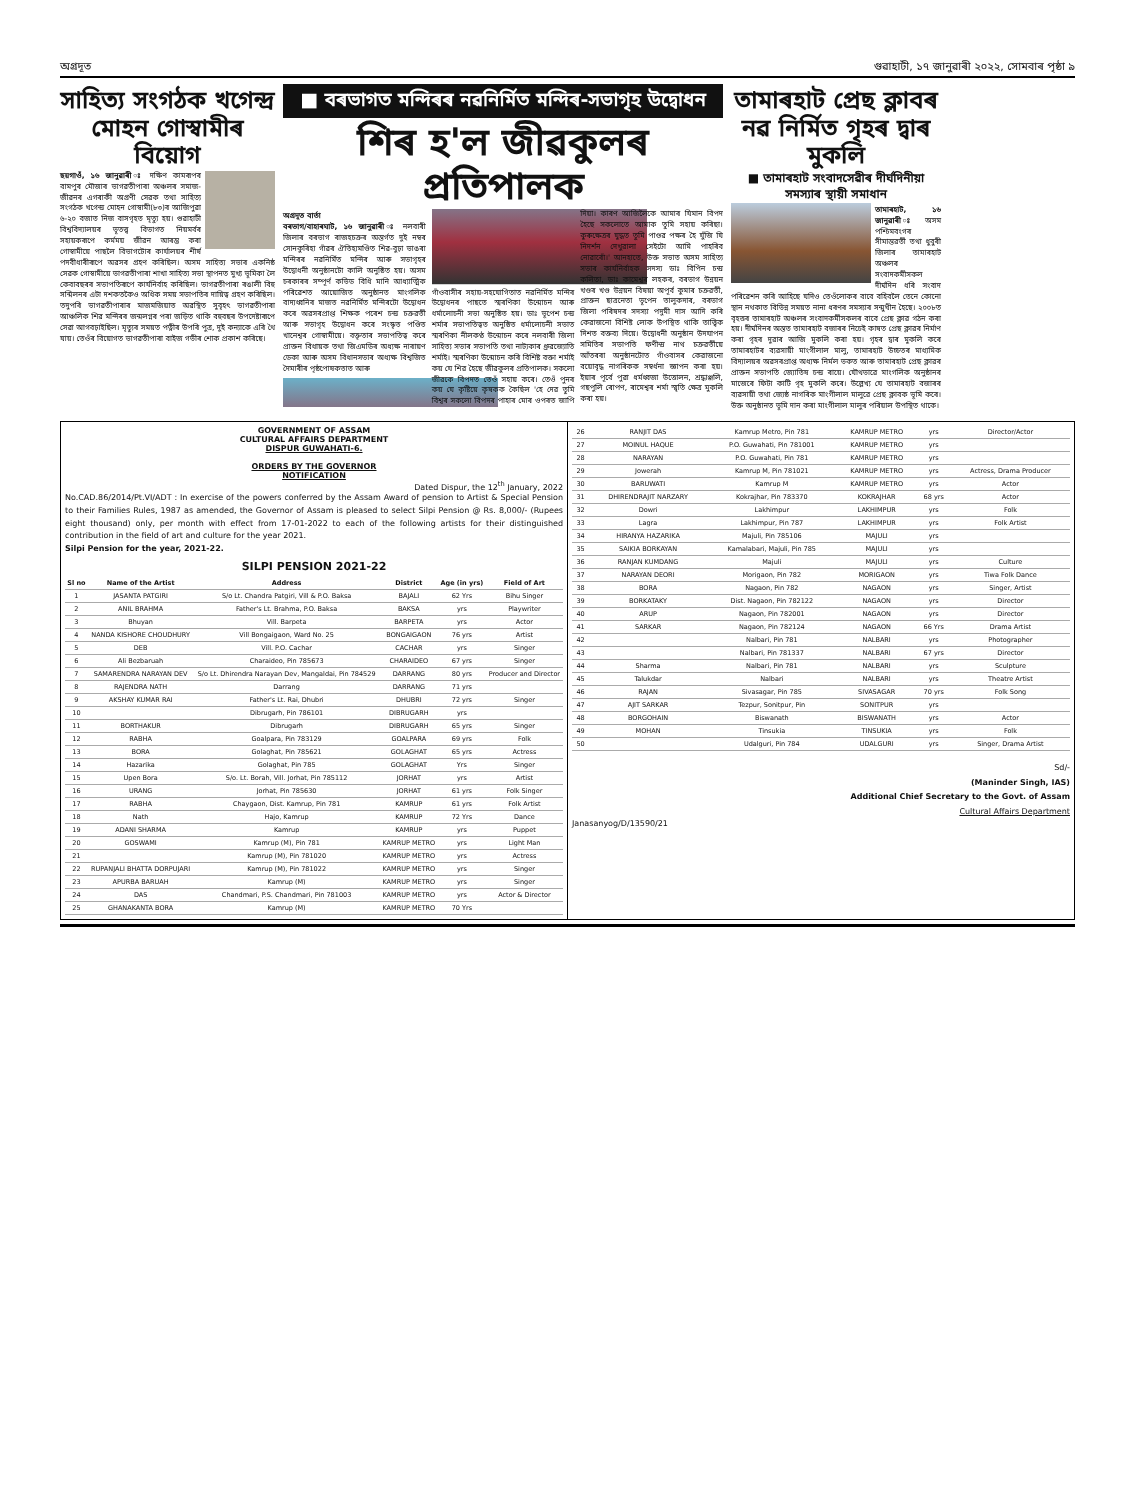অগ্ৰদূত গুৱাহাটী, ১৭ জানুৱাৰী ২০২২, সোমবাৰ পৃষ্ঠা ৯
সাহিত্য সংগঠক খগেন্দ্ৰ মোহন গোস্বামীৰ বিয়োগ
ছয়গাওঁ, ১৬ জানুৱাৰী ঃ দক্ষিণ কামৰূপৰ বামপুৰ মৌজাৰ ভাগৱতীপাৰা অঞ্চলৰ সমাজ-জীৱনৰ এগৰাকী অগ্ৰণী সেৱক তথা সাহিত্য সংগঠক খগেন্দ্ৰ মোহন গোস্বামী(৮৩)ৰ আজিপুৱা ৬-২০ বজাত নিজ বাসগৃহত মৃত্যু হয়। গুৱাহাটী বিশ্ববিদ্যালয়ৰ ভূতত্ত্ব বিভাগত নিয়মৰ্বৰ সহায়কৰূপে কৰ্মময় জীৱন আৰম্ভ কৰা গোস্বামীয়ে পাছলৈ বিভাগটোৰ কাৰ্যালয়ৰ শীৰ্ষ পদবীধাৰীৰূপে অৱসৰ গ্ৰহণ কৰিছিল। অসম সাহিত্য সভাৰ একনিষ্ঠ সেৱক গোস্বামীয়ে ভাগৱতীপাৰা শাখা সাহিত্য সভা স্থাপনত মুখ্য ভূমিকা লৈ কেবাবছৰৰ সভাপতিৰূপে কাৰ্যনিৰ্বাহ কৰিছিল। ভাগৱতীপাৰা ৰঙালী বিহু সন্মিলনৰ এটা দশকতকৈও অধিক সময় সভাপতিৰ দায়িত্ব গ্ৰহণ কৰিছিল। তদুপৰি ভাগৱতীপাৰাৰ মাজমজিয়াত অৱস্থিত সুবৃহৎ ভাগৱতীপাৰা আঞ্চলিক শিৱ মন্দিৰৰ জন্মলগ্নৰ পৰা জড়িত থাকি বহুবছৰ উপদেষ্টাৰূপে সেৱা আগবঢ়াইছিল। মৃত্যুৰ সময়ত পত্নীৰ উপৰি পুত্ৰ, দুই কন্যাকে এৰি থৈ যায়। তেওঁৰ বিয়োগত ভাগৱতীপাৰা বাইজ গভীৰ শোক প্ৰকাশ কৰিছে।
■ বৰভাগত মন্দিৰৰ নৱনিৰ্মিত মন্দিৰ-সভাগৃহ উদ্বোধন
শিৰ হ'ল জীৱকুলৰ প্ৰতিপালক
অগ্ৰদূত বাৰ্তা
বৰভাগ/বাহাৰঘাট, ১৬ জানুৱাৰী ঃ নলবাৰী জিলাৰ বৰভাগ ৰাজহচক্ৰৰ অন্তৰ্গত দুই নম্বৰ সোনকুৰিহা গাঁৱৰ ঐতিহ্যমণ্ডিত শিৱ-বুঢ়া ভাঙৰা মন্দিৰৰ নৱনিৰ্মিত মন্দিৰ আৰু সভাগৃহৰ উদ্বোধনী অনুষ্ঠানটো কালি অনুষ্ঠিত হয়। অসম চৰকাৰৰ সম্পূৰ্ণ কভিড বিধি মানি আধ্যাত্মিক পৰিৱেশত আয়োজিত অনুষ্ঠানত মাংগলিক বাদ্যধ্বনিৰ মাজত নৱনিৰ্মিত মন্দিৰটো উদ্বোধন কৰে অৱসৰপ্ৰাপ্ত শিক্ষক পৰেশ চন্দ্ৰ চক্ৰৱৰ্তী আৰু সভাগৃহ উদ্বোধন কৰে সংস্কৃত পণ্ডিত খানেশ্বৰ গোস্বামীয়ে। বক্তৃতাৰ সভাপতিত্ব কৰে প্ৰাক্তন বিধায়ক তথা জিএমডিৰ অধ্যক্ষ নাৰায়ণ ডেকা আৰু অসম বিধানসভাৰ অধ্যক্ষ বিশ্বজিত দৈমাৰীৰ পৃষ্ঠপোষকতাত আৰু
গাঁওবাসীৰ সহায়-সহযোগিতাত নৱনিৰ্মিত মন্দিৰ উদ্বোধনৰ পাছতে স্মৰণিকা উন্মোচন আৰু ধৰ্মালোচনী সভা অনুষ্ঠিত হয়। ডাঃ ভূপেশ চন্দ্ৰ শৰ্মাৰ সভাপতিত্বত অনুষ্ঠিত ধৰ্মালোচনী সভাত স্মৰণিকা নীলকণ্ঠ উন্মোচন কৰে নলবাৰী জিলা সাহিত্য সভাৰ সভাপতি তথা নাট্যকাৰ ধ্ৰুৱজ্যোতি শৰ্মাই। স্মৰণিকা উন্মোচন কৰি বিশিষ্ট বক্তা শৰ্মাই কয় যে শিৱ হৈছে জীৱকুলৰ প্ৰতিপালক। সকলো জীৱকে বিপদত তেওঁ সহায় কৰে। তেওঁ পুনৰ কয় যে কৃষ্টিয়ে কৃষকক কৈছিল 'হে দেৱ তুমি বিশ্বৰ সকলো বিপদৰ পাহাৰ মোৰ ওপৰত জাপি দিয়া। কাৰণ আজিলৈকে আমাৰ যিমান বিপদ হৈছে সকলোতে আমাক তুমি সহায় কৰিছা। কুৰুক্ষেত্ৰৰ যুদ্ধত তুমি পাণ্ডৱ পক্ষৰ হৈ যুঁজি যি নিদৰ্শন দেখুৱালা সেইটো আমি পাহৰিব নোৱাৰোঁ।' আনহাতে, উক্ত সভাত অসম সাহিত্য সভাৰ কাৰ্যনিৰ্বাহক সদস্য ডাঃ বিপিন চন্দ্ৰ কলিতা, ডাঃ কামেশ্বৰ লহকৰ, বৰভাগ উন্নয়ন খণ্ডৰ খণ্ড উন্নয়ন বিষয়া অপূৰ্ব কুমাৰ চক্ৰৱৰ্তী, প্ৰাক্তন ছাত্ৰনেতা ভূপেন তালুকদাৰ, বৰভাগ জিলা পৰিষদৰ সদস্যা পদুমী দাস আদি কৰি কেৱাজনো বিশিষ্ট লোক উপস্থিত থাকি তাত্ত্বিক দিশত বক্তব্য দিয়ে। উদ্বোধনী অনুষ্ঠান উদযাপন সমিতিৰ সভাপতি ফণীন্দ্ৰ নাথ চক্ৰৱৰ্তীয়ে আঁতৰৰা অনুষ্ঠানটোত গাঁওবাসৰ কেৱাজনো বয়োবৃদ্ধ নাগৰিকক সম্বৰ্ধনা জ্ঞাপন কৰা হয়। ইয়াৰ পূৰ্বে পুৱা ধৰ্মধ্বজা উত্তোলন, শ্ৰদ্ধাঞ্জলি, গছপুলি ৰোপণ, ৰামেশ্বৰ শৰ্মা স্মৃতি ক্ষেত্ৰ মুকলি কৰা হয়।
তামাৰহাট প্ৰেছ ক্লাবৰ নৱ নিৰ্মিত গৃহৰ দ্বাৰ মুকলি
■ তামাৰহাট সংবাদসেৱীৰ দীৰ্ঘদিনীয়া সমস্যাৰ স্থায়ী সমাধান
তামাৰহাট, ১৬ জানুৱাৰী ঃ অসম পশ্চিমবংগৰ সীমান্তৱৰ্তী তথা ধুবুৰী জিলাৰ তামাৰহাট অঞ্চলৰ সংবাদকৰ্মীসকল দীৰ্ঘদিন ধৰি সংবাদ পৰিৱেশন কৰি আহিছে যদিও তেওঁলোকৰ বাবে বহিবলৈ তেনে কোনো স্থান নথকাত বিভিন্ন সময়ত নানা ধৰণৰ সমস্যাৰ সন্মুখীন হৈছে। ২০০৮ত বৃহত্তৰ তামাৰহাট অঞ্চলৰ সংবাদকৰ্মীসকলৰ বাবে প্ৰেছ ক্লাৱ গঠন কৰা হয়। দীৰ্ঘদিনৰ অন্তত তামাৰহাট বজাৰৰ নিচেই কাষত প্ৰেছ ক্লাৱৰ নিৰ্মাণ কৰা গৃহৰ দুৱাৰ আজি মুকলি কৰা হয়। গৃহৰ দ্বাৰ মুকলি কৰে তামাৰহাটৰ ব্যৱসায়ী মাংগীলাল মালু, তামাৰহাট উচ্চতৰ মাধ্যমিক বিদ্যালয়ৰ অৱসৰপ্ৰাপ্ত অধ্যক্ষ নিৰ্মল ভকত আৰু তামাৰহাট প্ৰেছ ক্লাৱৰ প্ৰাক্তন সভাপতি জ্যোতিষ চন্দ্ৰ ৰায়ে। যৌথভাৱে মাংগলিক অনুষ্ঠানৰ মাজেৰে ফিটা কাটি গৃহ মুকলি কৰে। উল্লেখ্য যে তামাৰহাট বজাৰৰ ব্যৱসায়ী তথা জ্যেষ্ঠ নাগৰিক মাংগীলাল মালুৱে প্ৰেছ ক্লাবক ভূমি কৰে। উক্ত অনুষ্ঠানত ভূমি দান কৰা মাংগীলাল মালুৰ পৰিয়াল উপস্থিত থাকে।
GOVERNMENT OF ASSAM
CULTURAL AFFAIRS DEPARTMENT
DISPUR GUWAHATI-6.
ORDERS BY THE GOVERNOR
NOTIFICATION
Dated Dispur, the 12<sup>th</sup> January, 2022
No.CAD.86/2014/Pt.VI/ADT : In exercise of the powers conferred by the Assam Award of pension to Artist & Special Pension to their Families Rules, 1987 as amended, the Governor of Assam is pleased to select Silpi Pension @ Rs. 8,000/- (Rupees eight thousand) only, per month with effect from 17-01-2022 to each of the following artists for their distinguished contribution in the field of art and culture for the year 2021.
Silpi Pension for the year, 2021-22.
SILPI PENSION 2021-22
| Sl no | Name of the Artist | Address | District | Age (in yrs) | Field of Art |
| --- | --- | --- | --- | --- | --- |
| 1 | JASANTA PATGIRI | S/o Lt. Chandra Patgiri, Vill & P.O. Baksa | BAJALI | 62 Yrs | Bihu Singer |
| 2 | ANIL BRAHMA | Father's Lt. Brahma, P.O. Baksa | BAKSA | yrs | Playwriter |
| 3 | Bhuyan | Vill. Barpeta | BARPETA | yrs | Actor |
| 4 | NANDA KISHORE CHOUDHURY | Vill Bongaigaon, Ward No. 25 | BONGAIGAON | 76 yrs | Artist |
| 5 | DEB | Vill. P.O. Cachar | CACHAR | yrs | Singer |
| 6 | Ali Bezbaruah | Charaideo, Pin 785673 | CHARAIDEO | 67 yrs | Singer |
| 7 | SAMARENDRA NARAYAN DEV | S/o Lt. Dhirendra Narayan Dev, Mangaldai, Pin 784529 | DARRANG | 80 yrs | Producer and Director |
| 8 | RAJENDRA NATH | Darrang | DARRANG | 71 yrs | |
| 9 | AKSHAY KUMAR RAI | Father's Lt. Rai, Dhubri | DHUBRI | 72 yrs | Singer |
| 10 | | Dibrugarh, Pin 786101 | DIBRUGARH | yrs | |
| 11 | BORTHAKUR | Dibrugarh | DIBRUGARH | 65 yrs | Singer |
| 12 | RABHA | Goalpara, Pin 783129 | GOALPARA | 69 yrs | Folk |
| 13 | BORA | Golaghat, Pin 785621 | GOLAGHAT | 65 yrs | Actress |
| 14 | Hazarika | Golaghat, Pin 785 | GOLAGHAT | Yrs | Singer |
| 15 | Upen Bora | S/o. Lt. Borah, Vill. Jorhat, Pin 785112 | JORHAT | yrs | Artist |
| 16 | URANG | Jorhat, Pin 785630 | JORHAT | 61 yrs | Folk Singer |
| 17 | RABHA | Chaygaon, Dist. Kamrup, Pin 781 | KAMRUP | 61 yrs | Folk Artist |
| 18 | Nath | Hajo, Kamrup | KAMRUP | 72 Yrs | Dance |
| 19 | ADANI SHARMA | Kamrup | KAMRUP | yrs | Puppet |
| 20 | GOSWAMI | Kamrup (M), Pin 781 | KAMRUP METRO | yrs | Light Man |
| 21 | | Kamrup (M), Pin 781020 | KAMRUP METRO | yrs | Actress |
| 22 | RUPANJALI BHATTA DORPUJARI | Kamrup (M), Pin 781022 | KAMRUP METRO | yrs | Singer |
| 23 | APURBA BARUAH | Kamrup (M) | KAMRUP METRO | yrs | Singer |
| 24 | DAS | Chandmari, P.S. Chandmari, Pin 781003 | KAMRUP METRO | yrs | Actor & Director |
| 25 | GHANAKANTA BORA | Kamrup (M) | KAMRUP METRO | 70 Yrs | |
| 26 | RANJIT DAS | Kamrup Metro, Pin 781 | KAMRUP METRO | yrs | Director/Actor |
| 27 | MOINUL HAQUE | P.O. Guwahati, Pin 781001 | KAMRUP METRO | yrs | |
| 28 | NARAYAN | P.O. Guwahati, Pin 781 | KAMRUP METRO | yrs | |
| 29 | Jowerah | Kamrup M, Pin 781021 | KAMRUP METRO | yrs | Actress, Drama Producer |
| 30 | BARUWATI | Kamrup M | KAMRUP METRO | yrs | Actor |
| 31 | DHIRENDRAJIT NARZARY | Kokrajhar, Pin 783370 | KOKRAJHAR | 68 yrs | Actor |
| 32 | Dowri | Lakhimpur | LAKHIMPUR | yrs | Folk |
| 33 | Lagra | Lakhimpur, Pin 787 | LAKHIMPUR | yrs | Folk Artist |
| 34 | HIRANYA HAZARIKA | Majuli, Pin 785106 | MAJULI | yrs | |
| 35 | SAIKIA BORKAYAN | Kamalabari, Majuli, Pin 785 | MAJULI | yrs | |
| 36 | RANJAN KUMDANG | Majuli | MAJULI | yrs | Culture |
| 37 | NARAYAN DEORI | Morigaon, Pin 782 | MORIGAON | yrs | Tiwa Folk Dance |
| 38 | BORA | Nagaon, Pin 782 | NAGAON | yrs | Singer, Artist |
| 39 | BORKATAKY | Dist. Nagaon, Pin 782122 | NAGAON | yrs | Director |
| 40 | ARUP | Nagaon, Pin 782001 | NAGAON | yrs | Director |
| 41 | SARKAR | Nagaon, Pin 782124 | NAGAON | 66 Yrs | Drama Artist |
| 42 | | Nalbari, Pin 781 | NALBARI | yrs | Photographer |
| 43 | | Nalbari, Pin 781337 | NALBARI | 67 yrs | Director |
| 44 | Sharma | Nalbari, Pin 781 | NALBARI | yrs | Sculpture |
| 45 | Talukdar | Nalbari | NALBARI | yrs | Theatre Artist |
| 46 | RAJAN | Sivasagar, Pin 785 | SIVASAGAR | 70 yrs | Folk Song |
| 47 | AJIT SARKAR | Tezpur, Sonitpur, Pin | SONITPUR | yrs | |
| 48 | BORGOHAIN | Biswanath | BISWANATH | yrs | Actor |
| 49 | MOHAN | Tinsukia | TINSUKIA | yrs | Folk |
| 50 | | Udalguri, Pin 784 | UDALGURI | yrs | Singer, Drama Artist |
Sd/-
(Maninder Singh, IAS)
Additional Chief Secretary to the Govt. of Assam
Cultural Affairs Department
Janasanyog/D/13590/21